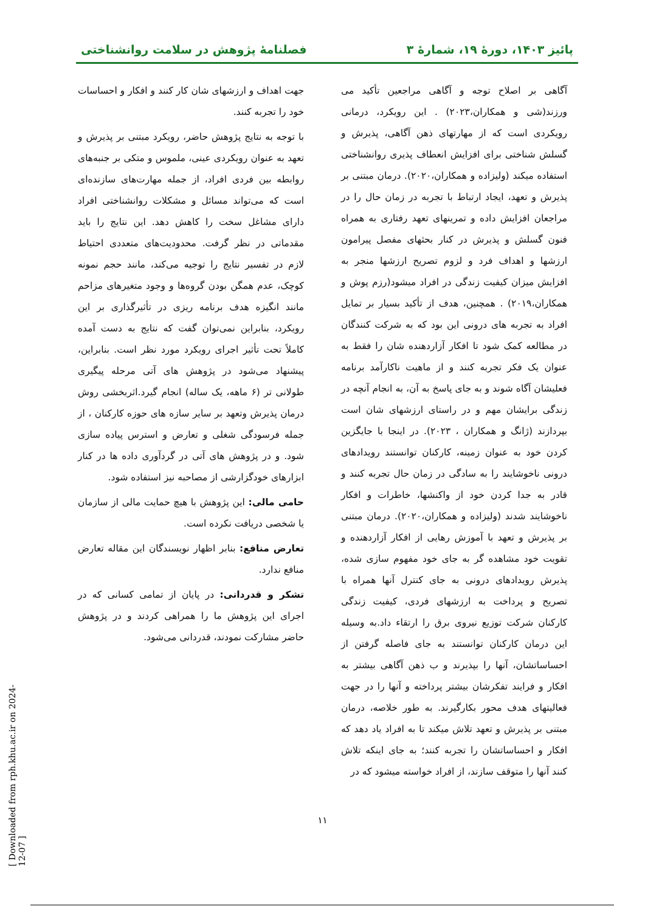پائیز ۱۴۰۳، دورهٔ ۱۹، شمارهٔ ۳ فصلنامهٔ پژوهش در سلامت روانشناختی
آگاهی بر اصلاح توجه و آگاهی مراجعین تأکید می ورزند(شی و همکاران،۲۰۲۳) . این رویکرد، درمانی رویکردی است که از مهارتهای ذهن آگاهی، پذیرش و گسلش شناختی برای افزایش انعطاف پذیری روانشناختی استفاده میکند (ولیزاده و همکاران،۲۰۲۰). درمان مبتنی بر پذیرش و تعهد، ایجاد ارتباط با تجربه در زمان حال را در مراجعان افزایش داده و تمرینهای تعهد رفتاری به همراه فنون گسلش و پذیرش در کنار بحثهای مفصل پیرامون ارزشها و اهداف فرد و لزوم تصریح ارزشها منجر به افزایش میزان کیفیت زندگی در افراد میشود(رزم پوش و همکاران،۲۰۱۹) . همچنین، هدف از تأکید بسیار بر تمایل افراد به تجربه های درونی این بود که به شرکت کنندگان در مطالعه کمک شود تا افکار آزاردهنده شان را فقط به عنوان یک فکر تجربه کنند و از ماهیت ناکارآمد برنامه فعلیشان آگاه شوند و به جای پاسخ به آن، به انجام آنچه در زندگی برایشان مهم و در راستای ارزشهای شان است بپردازند (ژانگ و همکاران ، ۲۰۲۳). در اینجا با جایگزین کردن خود به عنوان زمینه، کارکنان توانستند رویدادهای درونی ناخوشایند را به سادگی در زمان حال تجربه کنند و قادر به جدا کردن خود از واکنشها، خاطرات و افکار ناخوشایند شدند (ولیزاده و همکاران،۲۰۲۰). درمان مبتنی بر پذیرش و تعهد با آموزش رهایی از افکار آزاردهنده و تقویت خود مشاهده گر به جای خود مفهوم سازی شده، پذیرش رویدادهای درونی به جای کنترل آنها همراه با تصریح و پرداخت به ارزشهای فردی، کیفیت زندگی کارکنان شرکت توزیع نیروی برق را ارتقاء داد.به وسیله این درمان کارکنان توانستند به جای فاصله گرفتن از احساساتشان، آنها را بپذیرند و ب ذهن آگاهی بیشتر به افکار و فرایند تفکرشان بیشتر پرداخته و آنها را در جهت فعالیتهای هدف محور بکارگیرند. به طور خلاصه، درمان مبتنی بر پذیرش و تعهد تلاش میکند تا به افراد یاد دهد که افکار و احساساتشان را تجربه کنند؛ به جای اینکه تلاش کنند آنها را متوقف سازند، از افراد خواسته میشود که در
جهت اهداف و ارزشهای شان کار کنند و افکار و احساسات خود را تجربه کنند.
با توجه به نتایج پژوهش حاضر، رویکرد مبتنی بر پذیرش و تعهد به عنوان رویکردی عینی، ملموس و متکی بر جنبه‌های روابطه بین فردی افراد، از جمله مهارت‌های سازنده‌ای است که می‌تواند مسائل و مشکلات روانشناختی افراد دارای مشاغل سخت را کاهش دهد. این نتایج را باید مقدماتی در نظر گرفت. محدودیت‌های متعددی احتیاط لازم در تفسیر نتایج را توجیه می‌کند، مانند حجم نمونه کوچک، عدم همگن بودن گروه‌ها و وجود متغیرهای مزاحم مانند انگیزه هدف برنامه ریزی در تأثیرگذاری بر این رویکرد، بنابراین نمی‌توان گفت که نتایج به دست آمده کاملاً تحت تأثیر اجرای رویکرد مورد نظر است. بنابراین، پیشنهاد می‌شود در پژوهش های آتی مرحله پیگیری طولانی تر (۶ ماهه، یک ساله) انجام گیرد.اثربخشی روش درمان پذیرش وتعهد بر سایر سازه های حوزه کارکنان ، از جمله فرسودگی شغلی و تعارض و استرس پیاده سازی شود. و در پژوهش های آتی در گردآوری داده ها در کنار ابزارهای خودگزارشی از مصاحبه نیز استفاده شود.
حامی مالی: این پژوهش با هیچ حمایت مالی از سازمان یا شخصی دریافت نکرده است.
تعارض منافع: بنابر اظهار نویسندگان این مقاله تعارض منافع ندارد.
تشکر و قدردانی: در پایان از تمامی کسانی که در اجرای این پژوهش ما را همراهی کردند و در پژوهش حاضر مشارکت نمودند، قدردانی می‌شود.
۱۱
[ Downloaded from rph.khu.ac.ir on 2024-12-07 ]